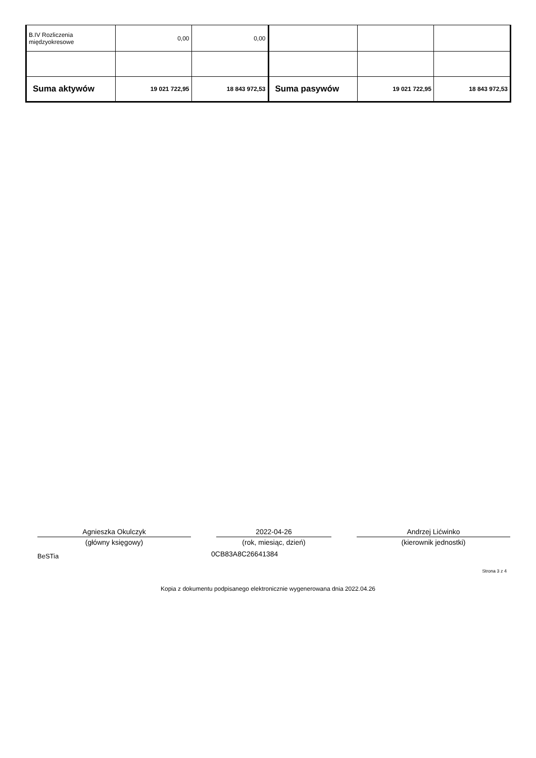| B.IV Rozliczenia międzyokresowe | 0,00 | 0,00 | | | |
| Suma aktywów | 19 021 722,95 | 18 843 972,53 | Suma pasywów | 19 021 722,95 | 18 843 972,53 |
Agnieszka Okulczyk
(główny księgowy)
2022-04-26
(rok, miesiąc, dzień)
Andrzej Lićwinko
(kierownik jednostki)
BeSTia 0CB83A8C26641384
Strona 3 z 4
Kopia z dokumentu podpisanego elektronicznie wygenerowana dnia 2022.04.26